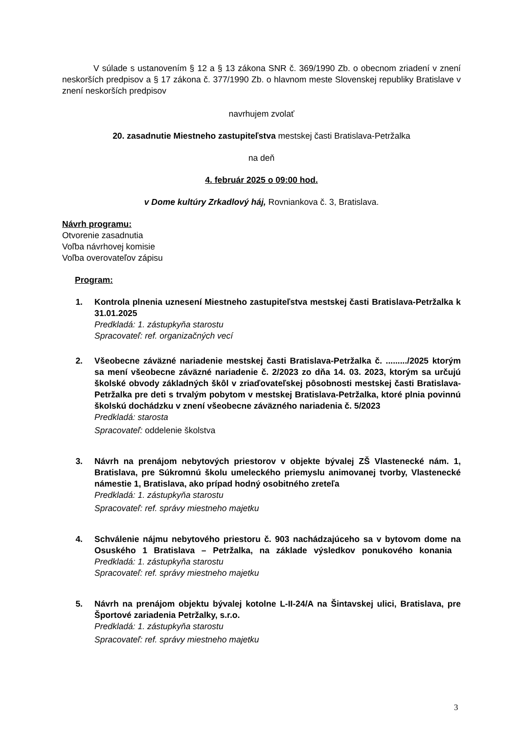V súlade s ustanovením § 12 a § 13 zákona SNR č. 369/1990 Zb. o obecnom zriadení v znení neskorších predpisov a § 17 zákona č. 377/1990 Zb. o hlavnom meste Slovenskej republiky Bratislave v znení neskorších predpisov
navrhujem zvolať
20. zasadnutie Miestneho zastupiteľstva mestskej časti Bratislava-Petržalka
na deň
4. február 2025 o 09:00 hod.
v Dome kultúry Zrkadlový háj, Rovniankova č. 3, Bratislava.
Návrh programu:
Otvorenie zasadnutia
Voľba návrhovej komisie
Voľba overovateľov zápisu
Program:
1. Kontrola plnenia uznesení Miestneho zastupiteľstva mestskej časti Bratislava-Petržalka k 31.01.2025
Predkladá: 1. zástupkyňa starostu
Spracovateľ: ref. organizačných vecí
2. Všeobecne záväzné nariadenie mestskej časti Bratislava-Petržalka č. ........./2025 ktorým sa mení všeobecne záväzné nariadenie č. 2/2023 zo dňa 14. 03. 2023, ktorým sa určujú školské obvody základných škôl v zriaďovateľskej pôsobnosti mestskej časti Bratislava-Petržalka pre deti s trvalým pobytom v mestskej Bratislava-Petržalka, ktoré plnia povinnú školskú dochádzku v znení všeobecne záväzného nariadenia č. 5/2023
Predkladá: starosta
Spracovateľ: oddelenie školstva
3. Návrh na prenájom nebytových priestorov v objekte bývalej ZŠ Vlastenecké nám. 1, Bratislava, pre Súkromnú školu umeleckého priemyslu animovanej tvorby, Vlastenecké námestie 1, Bratislava, ako prípad hodný osobitného zreteľa
Predkladá: 1. zástupkyňa starostu
Spracovateľ: ref. správy miestneho majetku
4. Schválenie nájmu nebytového priestoru č. 903 nachádzajúceho sa v bytovom dome na Osuského 1 Bratislava – Petržalka, na základe výsledkov ponukového konania Predkladá: 1. zástupkyňa starostu
Spracovateľ: ref. správy miestneho majetku
5. Návrh na prenájom objektu bývalej kotolne L-II-24/A na Šintavskej ulici, Bratislava, pre Športové zariadenia Petržalky, s.r.o.
Predkladá: 1. zástupkyňa starostu
Spracovateľ: ref. správy miestneho majetku
3